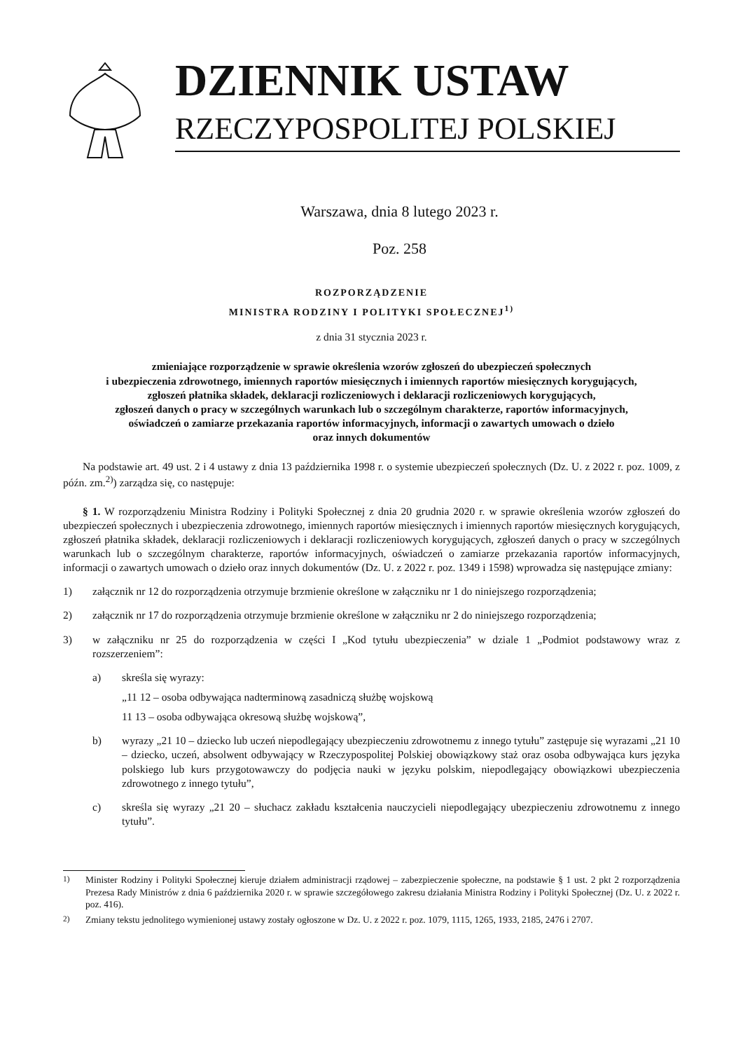DZIENNIK USTAW
RZECZYPOSPOLITEJ POLSKIEJ
Warszawa, dnia 8 lutego 2023 r.
Poz. 258
ROZPORZĄDZENIE
MINISTRA RODZINY I POLITYKI SPOŁECZNEJ<sup>1)</sup>
z dnia 31 stycznia 2023 r.
zmieniające rozporządzenie w sprawie określenia wzorów zgłoszeń do ubezpieczeń społecznych
i ubezpieczenia zdrowotnego, imiennych raportów miesięcznych i imiennych raportów miesięcznych korygujących,
zgłoszeń płatnika składek, deklaracji rozliczeniowych i deklaracji rozliczeniowych korygujących,
zgłoszeń danych o pracy w szczególnych warunkach lub o szczególnym charakterze, raportów informacyjnych,
oświadczeń o zamiarze przekazania raportów informacyjnych, informacji o zawartych umowach o dzieło
oraz innych dokumentów
Na podstawie art. 49 ust. 2 i 4 ustawy z dnia 13 października 1998 r. o systemie ubezpieczeń społecznych (Dz. U. z 2022 r. poz. 1009, z późn. zm.<sup>2)</sup>) zarządza się, co następuje:
§ 1. W rozporządzeniu Ministra Rodziny i Polityki Społecznej z dnia 20 grudnia 2020 r. w sprawie określenia wzorów zgłoszeń do ubezpieczeń społecznych i ubezpieczenia zdrowotnego, imiennych raportów miesięcznych i imiennych raportów miesięcznych korygujących, zgłoszeń płatnika składek, deklaracji rozliczeniowych i deklaracji rozliczeniowych korygujących, zgłoszeń danych o pracy w szczególnych warunkach lub o szczególnym charakterze, raportów informacyjnych, oświadczeń o zamiarze przekazania raportów informacyjnych, informacji o zawartych umowach o dzieło oraz innych dokumentów (Dz. U. z 2022 r. poz. 1349 i 1598) wprowadza się następujące zmiany:
1) załącznik nr 12 do rozporządzenia otrzymuje brzmienie określone w załączniku nr 1 do niniejszego rozporządzenia;
2) załącznik nr 17 do rozporządzenia otrzymuje brzmienie określone w załączniku nr 2 do niniejszego rozporządzenia;
3) w załączniku nr 25 do rozporządzenia w części I „Kod tytułu ubezpieczenia” w dziale 1 „Podmiot podstawowy wraz z rozszerzeniem”:
a) skreśla się wyrazy:
„11 12 – osoba odbywająca nadterminową zasadniczą służbę wojskową
11 13 – osoba odbywająca okresową służbę wojskową”,
b) wyrazy „21 10 – dziecko lub uczeń niepodlegający ubezpieczeniu zdrowotnemu z innego tytułu” zastępuje się wyrazami „21 10 – dziecko, uczeń, absolwent odbywający w Rzeczypospolitej Polskiej obowiązkowy staż oraz osoba odbywająca kurs języka polskiego lub kurs przygotowawczy do podjęcia nauki w języku polskim, niepodlegający obowiązkowi ubezpieczenia zdrowotnego z innego tytułu”,
c) skreśla się wyrazy „21 20 – słuchacz zakładu kształcenia nauczycieli niepodlegający ubezpieczeniu zdrowotnemu z innego tytułu”.
<sup>1)</sup> Minister Rodziny i Polityki Społecznej kieruje działem administracji rządowej – zabezpieczenie społeczne, na podstawie § 1 ust. 2 pkt 2 rozporządzenia Prezesa Rady Ministrów z dnia 6 października 2020 r. w sprawie szczegółowego zakresu działania Ministra Rodziny i Polityki Społecznej (Dz. U. z 2022 r. poz. 416).
<sup>2)</sup> Zmiany tekstu jednolitego wymienionej ustawy zostały ogłoszone w Dz. U. z 2022 r. poz. 1079, 1115, 1265, 1933, 2185, 2476 i 2707.